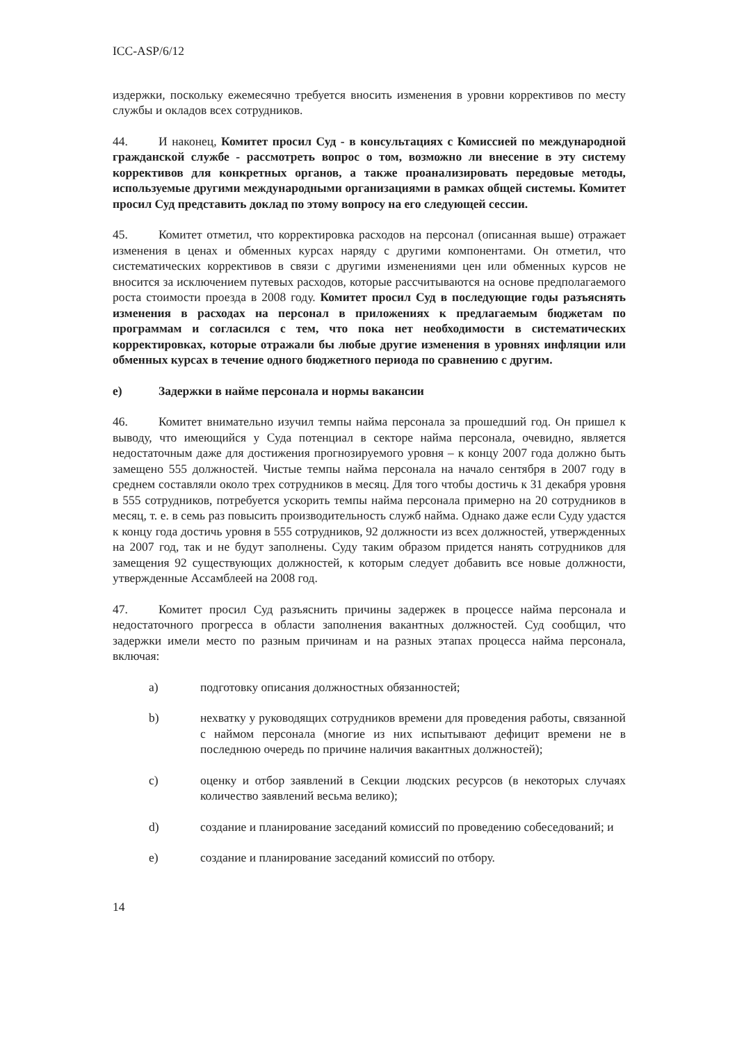ICC-ASP/6/12
издержки, поскольку ежемесячно требуется вносить изменения в уровни коррективов по месту службы и окладов всех сотрудников.
44. И наконец, Комитет просил Суд - в консультациях с Комиссией по международной гражданской службе - рассмотреть вопрос о том, возможно ли внесение в эту систему коррективов для конкретных органов, а также проанализировать передовые методы, используемые другими международными организациями в рамках общей системы. Комитет просил Суд представить доклад по этому вопросу на его следующей сессии.
45. Комитет отметил, что корректировка расходов на персонал (описанная выше) отражает изменения в ценах и обменных курсах наряду с другими компонентами. Он отметил, что систематических коррективов в связи с другими изменениями цен или обменных курсов не вносится за исключением путевых расходов, которые рассчитываются на основе предполагаемого роста стоимости проезда в 2008 году. Комитет просил Суд в последующие годы разъяснять изменения в расходах на персонал в приложениях к предлагаемым бюджетам по программам и согласился с тем, что пока нет необходимости в систематических корректировках, которые отражали бы любые другие изменения в уровнях инфляции или обменных курсах в течение одного бюджетного периода по сравнению с другим.
e) Задержки в найме персонала и нормы вакансии
46. Комитет внимательно изучил темпы найма персонала за прошедший год. Он пришел к выводу, что имеющийся у Суда потенциал в секторе найма персонала, очевидно, является недостаточным даже для достижения прогнозируемого уровня – к концу 2007 года должно быть замещено 555 должностей. Чистые темпы найма персонала на начало сентября в 2007 году в среднем составляли около трех сотрудников в месяц. Для того чтобы достичь к 31 декабря уровня в 555 сотрудников, потребуется ускорить темпы найма персонала примерно на 20 сотрудников в месяц, т. е. в семь раз повысить производительность служб найма. Однако даже если Суду удастся к концу года достичь уровня в 555 сотрудников, 92 должности из всех должностей, утвержденных на 2007 год, так и не будут заполнены. Суду таким образом придется нанять сотрудников для замещения 92 существующих должностей, к которым следует добавить все новые должности, утвержденные Ассамблеей на 2008 год.
47. Комитет просил Суд разъяснить причины задержек в процессе найма персонала и недостаточного прогресса в области заполнения вакантных должностей. Суд сообщил, что задержки имели место по разным причинам и на разных этапах процесса найма персонала, включая:
a) подготовку описания должностных обязанностей;
b) нехватку у руководящих сотрудников времени для проведения работы, связанной с наймом персонала (многие из них испытывают дефицит времени не в последнюю очередь по причине наличия вакантных должностей);
c) оценку и отбор заявлений в Секции людских ресурсов (в некоторых случаях количество заявлений весьма велико);
d) создание и планирование заседаний комиссий по проведению собеседований; и
e) создание и планирование заседаний комиссий по отбору.
14